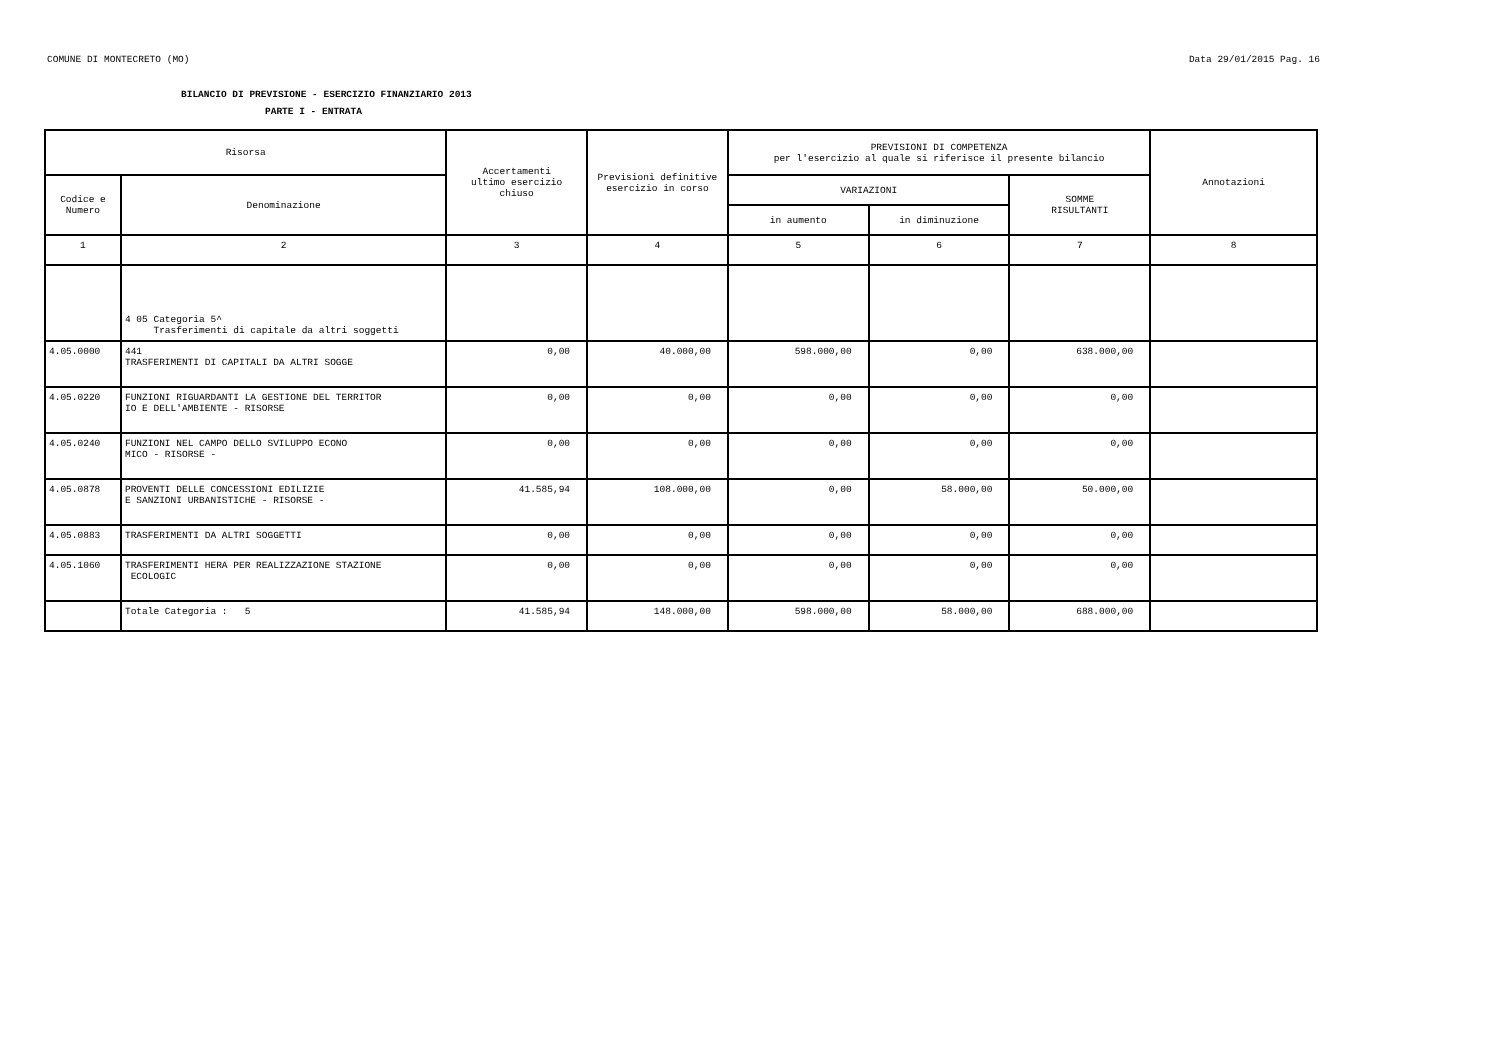COMUNE DI MONTECRETO (MO) Data 29/01/2015 Pag. 16
BILANCIO DI PREVISIONE - ESERCIZIO FINANZIARIO 2013
PARTE I - ENTRATA
| Risorsa | | Accertamenti ultimo esercizio chiuso | Previsioni definitive esercizio in corso | PREVISIONI DI COMPETENZA per l'esercizio al quale si riferisce il presente bilancio | | | Annotazioni |
| --- | --- | --- | --- | --- | --- | --- | --- |
| Codice e Numero | Denominazione | | | VARIAZIONI | | SOMME RISULTANTI | |
| | | | | in aumento | in diminuzione | | |
| 1 | 2 | 3 | 4 | 5 | 6 | 7 | 8 |
| | 4 05 Categoria 5^ Trasferimenti di capitale da altri soggetti | | | | | | |
| 4.05.0000 | 441 TRASFERIMENTI DI CAPITALI DA ALTRI SOGGE | 0,00 | 40.000,00 | 598.000,00 | 0,00 | 638.000,00 | |
| 4.05.0220 | FUNZIONI RIGUARDANTI LA GESTIONE DEL TERRITOR IO E DELL'AMBIENTE - RISORSE | 0,00 | 0,00 | 0,00 | 0,00 | 0,00 | |
| 4.05.0240 | FUNZIONI NEL CAMPO DELLO SVILUPPO ECONO MICO - RISORSE - | 0,00 | 0,00 | 0,00 | 0,00 | 0,00 | |
| 4.05.0878 | PROVENTI DELLE CONCESSIONI EDILIZIE E SANZIONI URBANISTICHE - RISORSE - | 41.585,94 | 108.000,00 | 0,00 | 58.000,00 | 50.000,00 | |
| 4.05.0883 | TRASFERIMENTI DA ALTRI SOGGETTI | 0,00 | 0,00 | 0,00 | 0,00 | 0,00 | |
| 4.05.1060 | TRASFERIMENTI HERA PER REALIZZAZIONE STAZIONE ECOLOGIC | 0,00 | 0,00 | 0,00 | 0,00 | 0,00 | |
| | Totale Categoria : 5 | 41.585,94 | 148.000,00 | 598.000,00 | 58.000,00 | 688.000,00 | |